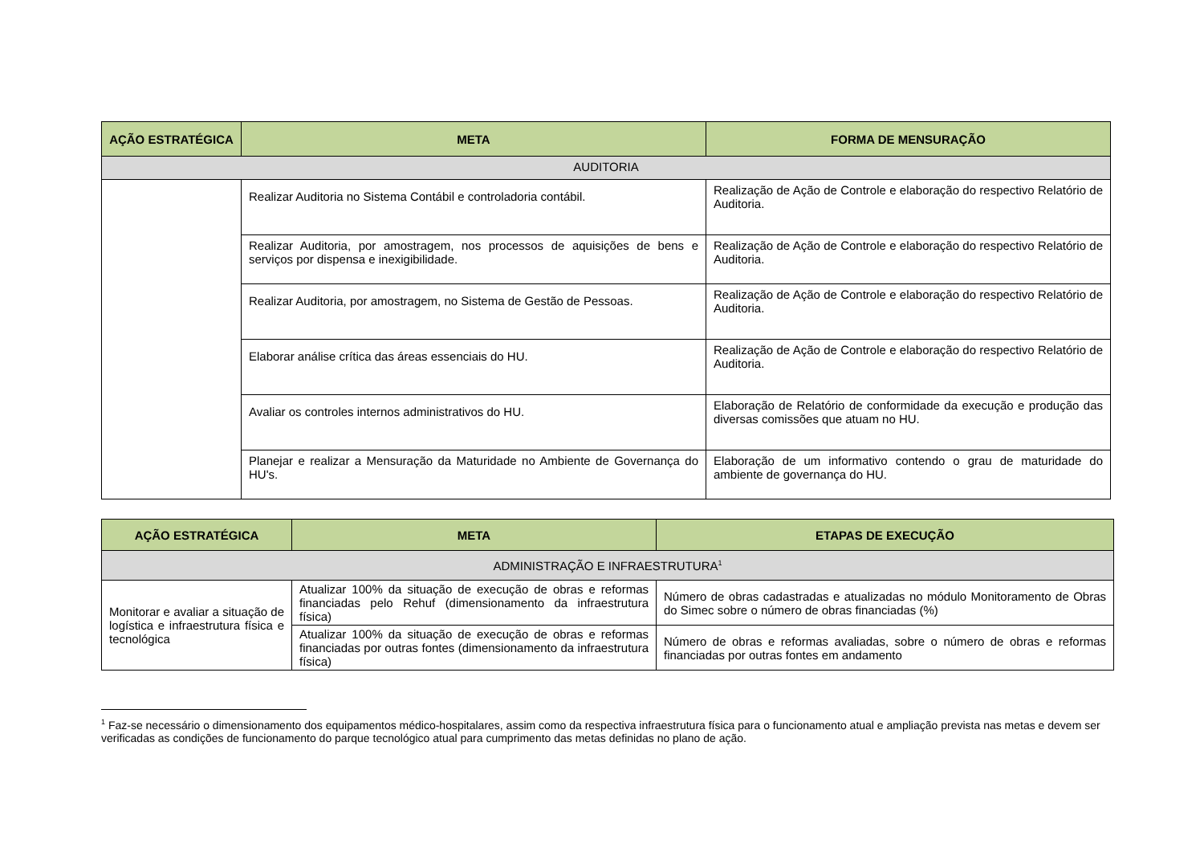| AÇÃO ESTRATÉGICA | META | FORMA DE MENSURAÇÃO |
| --- | --- | --- |
| AUDITORIA | | |
| | Realizar Auditoria no Sistema Contábil e controladoria contábil. | Realização de Ação de Controle e elaboração do respectivo Relatório de Auditoria. |
| | Realizar Auditoria, por amostragem, nos processos de aquisições de bens e serviços por dispensa e inexigibilidade. | Realização de Ação de Controle e elaboração do respectivo Relatório de Auditoria. |
| | Realizar Auditoria, por amostragem, no Sistema de Gestão de Pessoas. | Realização de Ação de Controle e elaboração do respectivo Relatório de Auditoria. |
| | Elaborar análise crítica das áreas essenciais do HU. | Realização de Ação de Controle e elaboração do respectivo Relatório de Auditoria. |
| | Avaliar os controles internos administrativos do HU. | Elaboração de Relatório de conformidade da execução e produção das diversas comissões que atuam no HU. |
| | Planejar e realizar a Mensuração da Maturidade no Ambiente de Governança do HU's. | Elaboração de um informativo contendo o grau de maturidade do ambiente de governança do HU. |
| AÇÃO ESTRATÉGICA | META | ETAPAS DE EXECUÇÃO |
| --- | --- | --- |
| ADMINISTRAÇÃO E INFRAESTRUTURA<sup>1</sup> | | |
| Monitorar e avaliar a situação de logística e infraestrutura física e tecnológica | Atualizar 100% da situação de execução de obras e reformas financiadas pelo Rehuf (dimensionamento da infraestrutura física) | Número de obras cadastradas e atualizadas no módulo Monitoramento de Obras do Simec sobre o número de obras financiadas (%) |
| | Atualizar 100% da situação de execução de obras e reformas financiadas por outras fontes (dimensionamento da infraestrutura física) | Número de obras e reformas avaliadas, sobre o número de obras e reformas financiadas por outras fontes em andamento |
<sup>1</sup> Faz-se necessário o dimensionamento dos equipamentos médico-hospitalares, assim como da respectiva infraestrutura física para o funcionamento atual e ampliação prevista nas metas e devem ser verificadas as condições de funcionamento do parque tecnológico atual para cumprimento das metas definidas no plano de ação.